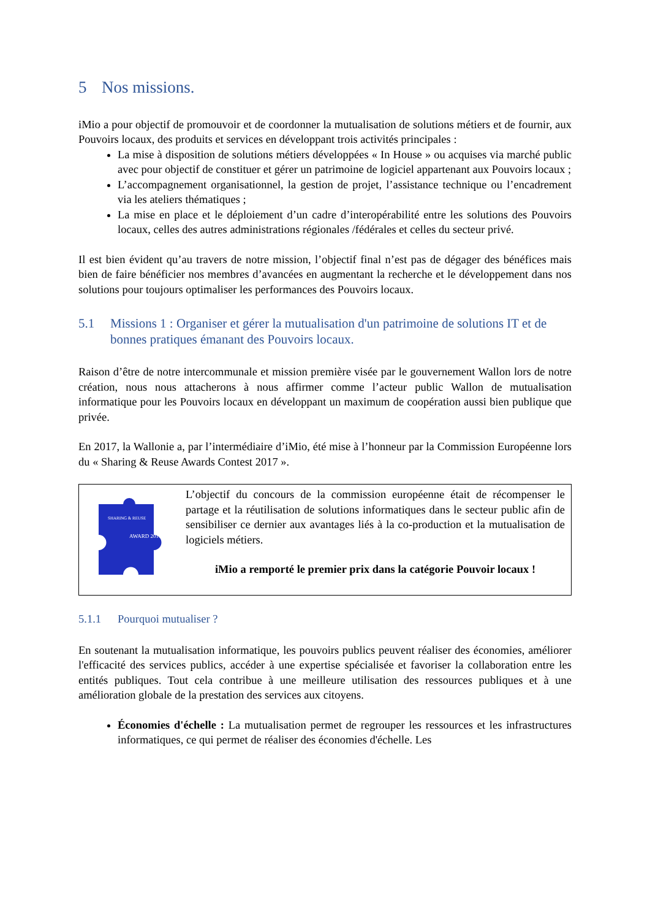5 Nos missions.
iMio a pour objectif de promouvoir et de coordonner la mutualisation de solutions métiers et de fournir, aux Pouvoirs locaux, des produits et services en développant trois activités principales :
La mise à disposition de solutions métiers développées « In House » ou acquises via marché public avec pour objectif de constituer et gérer un patrimoine de logiciel appartenant aux Pouvoirs locaux ;
L’accompagnement organisationnel, la gestion de projet, l’assistance technique ou l’encadrement via les ateliers thématiques ;
La mise en place et le déploiement d’un cadre d’interopérabilité entre les solutions des Pouvoirs locaux, celles des autres administrations régionales /fédérales et celles du secteur privé.
Il est bien évident qu’au travers de notre mission, l’objectif final n’est pas de dégager des bénéfices mais bien de faire bénéficier nos membres d’avancées en augmentant la recherche et le développement dans nos solutions pour toujours optimaliser les performances des Pouvoirs locaux.
5.1 Missions 1 : Organiser et gérer la mutualisation d'un patrimoine de solutions IT et de bonnes pratiques émanant des Pouvoirs locaux.
Raison d’être de notre intercommunale et mission première visée par le gouvernement Wallon lors de notre création, nous nous attacherons à nous affirmer comme l’acteur public Wallon de mutualisation informatique pour les Pouvoirs locaux en développant un maximum de coopération aussi bien publique que privée.
En 2017, la Wallonie a, par l’intermédiaire d’iMio, été mise à l’honneur par la Commission Européenne lors du « Sharing & Reuse Awards Contest 2017 ».
SHARING & REUSE
AWARD 2017
L’objectif du concours de la commission européenne était de récompenser le partage et la réutilisation de solutions informatiques dans le secteur public afin de sensibiliser ce dernier aux avantages liés à la co-production et la mutualisation de logiciels métiers.
iMio a remporté le premier prix dans la catégorie Pouvoir locaux !
5.1.1 Pourquoi mutualiser ?
En soutenant la mutualisation informatique, les pouvoirs publics peuvent réaliser des économies, améliorer l'efficacité des services publics, accéder à une expertise spécialisée et favoriser la collaboration entre les entités publiques. Tout cela contribue à une meilleure utilisation des ressources publiques et à une amélioration globale de la prestation des services aux citoyens.
Économies d'échelle : La mutualisation permet de regrouper les ressources et les infrastructures informatiques, ce qui permet de réaliser des économies d'échelle. Les